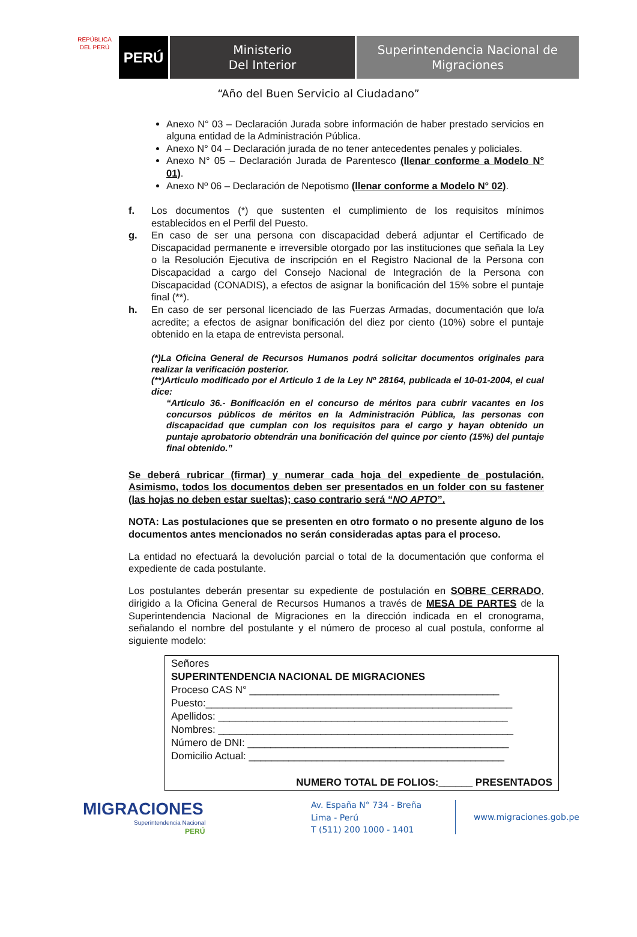REPÚBLICA DEL PERÚ
PERÚ
Ministerio
Del Interior
Superintendencia Nacional de
Migraciones
“Año del Buen Servicio al Ciudadano”
Anexo N° 03 – Declaración Jurada sobre información de haber prestado servicios en alguna entidad de la Administración Pública.
Anexo N° 04 – Declaración jurada de no tener antecedentes penales y policiales.
Anexo N° 05 – Declaración Jurada de Parentesco (llenar conforme a Modelo N° 01).
Anexo Nº 06 – Declaración de Nepotismo (llenar conforme a Modelo N° 02).
f. Los documentos (*) que sustenten el cumplimiento de los requisitos mínimos establecidos en el Perfil del Puesto.
g. En caso de ser una persona con discapacidad deberá adjuntar el Certificado de Discapacidad permanente e irreversible otorgado por las instituciones que señala la Ley o la Resolución Ejecutiva de inscripción en el Registro Nacional de la Persona con Discapacidad a cargo del Consejo Nacional de Integración de la Persona con Discapacidad (CONADIS), a efectos de asignar la bonificación del 15% sobre el puntaje final (**).
h. En caso de ser personal licenciado de las Fuerzas Armadas, documentación que lo/a acredite; a efectos de asignar bonificación del diez por ciento (10%) sobre el puntaje obtenido en la etapa de entrevista personal.
(*)La Oficina General de Recursos Humanos podrá solicitar documentos originales para realizar la verificación posterior.
(**)Articulo modificado por el Articulo 1 de la Ley Nº 28164, publicada el 10-01-2004, el cual dice:
“Articulo 36.- Bonificación en el concurso de méritos para cubrir vacantes en los concursos públicos de méritos en la Administración Pública, las personas con discapacidad que cumplan con los requisitos para el cargo y hayan obtenido un puntaje aprobatorio obtendrán una bonificación del quince por ciento (15%) del puntaje final obtenido.”
Se deberá rubricar (firmar) y numerar cada hoja del expediente de postulación. Asimismo, todos los documentos deben ser presentados en un folder con su fastener (las hojas no deben estar sueltas); caso contrario será “NO APTO”.
NOTA: Las postulaciones que se presenten en otro formato o no presente alguno de los documentos antes mencionados no serán consideradas aptas para el proceso.
La entidad no efectuará la devolución parcial o total de la documentación que conforma el expediente de cada postulante.
Los postulantes deberán presentar su expediente de postulación en SOBRE CERRADO, dirigido a la Oficina General de Recursos Humanos a través de MESA DE PARTES de la Superintendencia Nacional de Migraciones en la dirección indicada en el cronograma, señalando el nombre del postulante y el número de proceso al cual postula, conforme al siguiente modelo:
Señores
SUPERINTENDENCIA NACIONAL DE MIGRACIONES
Proceso CAS N° ____________________________________________
Puesto:______________________________________________________
Apellidos: ___________________________________________________
Nombres: ____________________________________________________
Número de DNI: ______________________________________________
Domicilio Actual: _____________________________________________
NUMERO TOTAL DE FOLIOS:______ PRESENTADOS
MIGRACIONES
Superintendencia Nacional
PERÚ
Av. España N° 734 - Breña
Lima - Perú
T (511) 200 1000 - 1401
www.migraciones.gob.pe